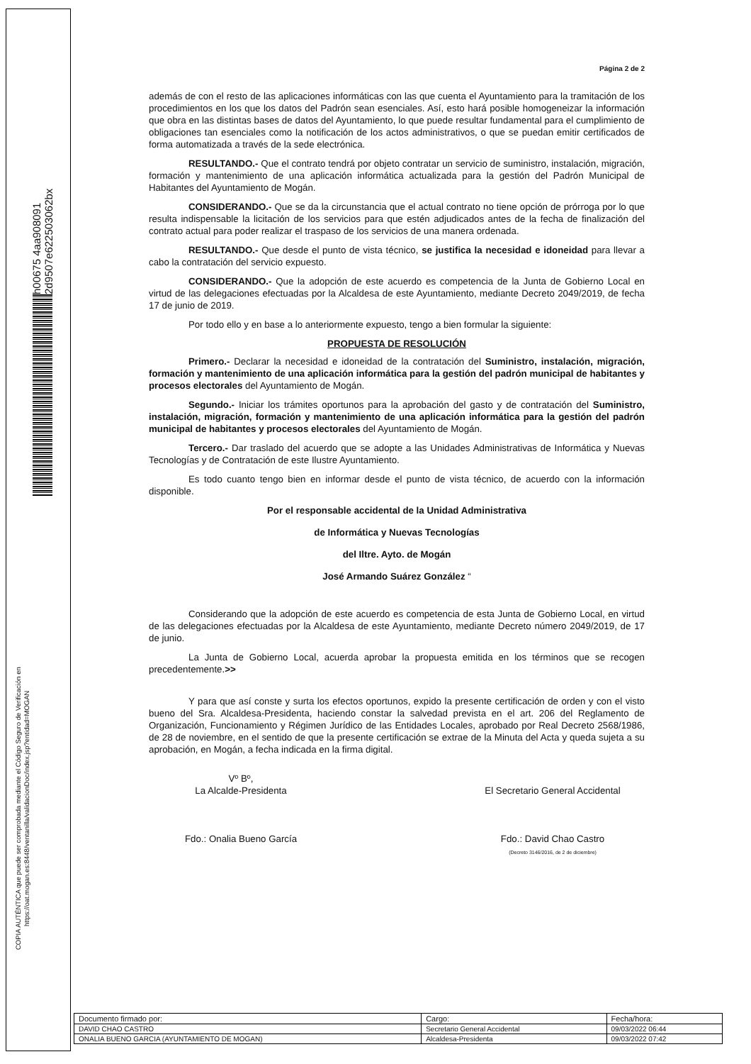h00675 4aa908091 2d9507e622503062bx
COPIA AUTÉNTICA que puede ser comprobada mediante el Código Seguro de Verificación en https://oat.mogan.es:8448/ventanilla/validacionDoc/index.jsp?entidad=MOGAN
Página 2 de 2
además de con el resto de las aplicaciones informáticas con las que cuenta el Ayuntamiento para la tramitación de los procedimientos en los que los datos del Padrón sean esenciales. Así, esto hará posible homogeneizar la información que obra en las distintas bases de datos del Ayuntamiento, lo que puede resultar fundamental para el cumplimiento de obligaciones tan esenciales como la notificación de los actos administrativos, o que se puedan emitir certificados de forma automatizada a través de la sede electrónica.
RESULTANDO.- Que el contrato tendrá por objeto contratar un servicio de suministro, instalación, migración, formación y mantenimiento de una aplicación informática actualizada para la gestión del Padrón Municipal de Habitantes del Ayuntamiento de Mogán.
CONSIDERANDO.- Que se da la circunstancia que el actual contrato no tiene opción de prórroga por lo que resulta indispensable la licitación de los servicios para que estén adjudicados antes de la fecha de finalización del contrato actual para poder realizar el traspaso de los servicios de una manera ordenada.
RESULTANDO.- Que desde el punto de vista técnico, se justifica la necesidad e idoneidad para llevar a cabo la contratación del servicio expuesto.
CONSIDERANDO.- Que la adopción de este acuerdo es competencia de la Junta de Gobierno Local en virtud de las delegaciones efectuadas por la Alcaldesa de este Ayuntamiento, mediante Decreto 2049/2019, de fecha 17 de junio de 2019.
Por todo ello y en base a lo anteriormente expuesto, tengo a bien formular la siguiente:
PROPUESTA DE RESOLUCIÓN
Primero.- Declarar la necesidad e idoneidad de la contratación del Suministro, instalación, migración, formación y mantenimiento de una aplicación informática para la gestión del padrón municipal de habitantes y procesos electorales del Ayuntamiento de Mogán.
Segundo.- Iniciar los trámites oportunos para la aprobación del gasto y de contratación del Suministro, instalación, migración, formación y mantenimiento de una aplicación informática para la gestión del padrón municipal de habitantes y procesos electorales del Ayuntamiento de Mogán.
Tercero.- Dar traslado del acuerdo que se adopte a las Unidades Administrativas de Informática y Nuevas Tecnologías y de Contratación de este Ilustre Ayuntamiento.
Es todo cuanto tengo bien en informar desde el punto de vista técnico, de acuerdo con la información disponible.
Por el responsable accidental de la Unidad Administrativa
de Informática y Nuevas Tecnologías
del Iltre. Ayto. de Mogán
José Armando Suárez González “
Considerando que la adopción de este acuerdo es competencia de esta Junta de Gobierno Local, en virtud de las delegaciones efectuadas por la Alcaldesa de este Ayuntamiento, mediante Decreto número 2049/2019, de 17 de junio.
La Junta de Gobierno Local, acuerda aprobar la propuesta emitida en los términos que se recogen precedentemente.>>
Y para que así conste y surta los efectos oportunos, expido la presente certificación de orden y con el visto bueno del Sra. Alcaldesa-Presidenta, haciendo constar la salvedad prevista en el art. 206 del Reglamento de Organización, Funcionamiento y Régimen Jurídico de las Entidades Locales, aprobado por Real Decreto 2568/1986, de 28 de noviembre, en el sentido de que la presente certificación se extrae de la Minuta del Acta y queda sujeta a su aprobación, en Mogán, a fecha indicada en la firma digital.
Vº Bº,
La Alcalde-Presidenta
Fdo.: Onalia Bueno García
El Secretario General Accidental
Fdo.: David Chao Castro
(Decreto 3146/2016, de 2 de diciembre)
| Documento firmado por: | Cargo: | Fecha/hora: |
| DAVID CHAO CASTRO | Secretario General Accidental | 09/03/2022 06:44 |
| ONALIA BUENO GARCIA (AYUNTAMIENTO DE MOGAN) | Alcaldesa-Presidenta | 09/03/2022 07:42 |